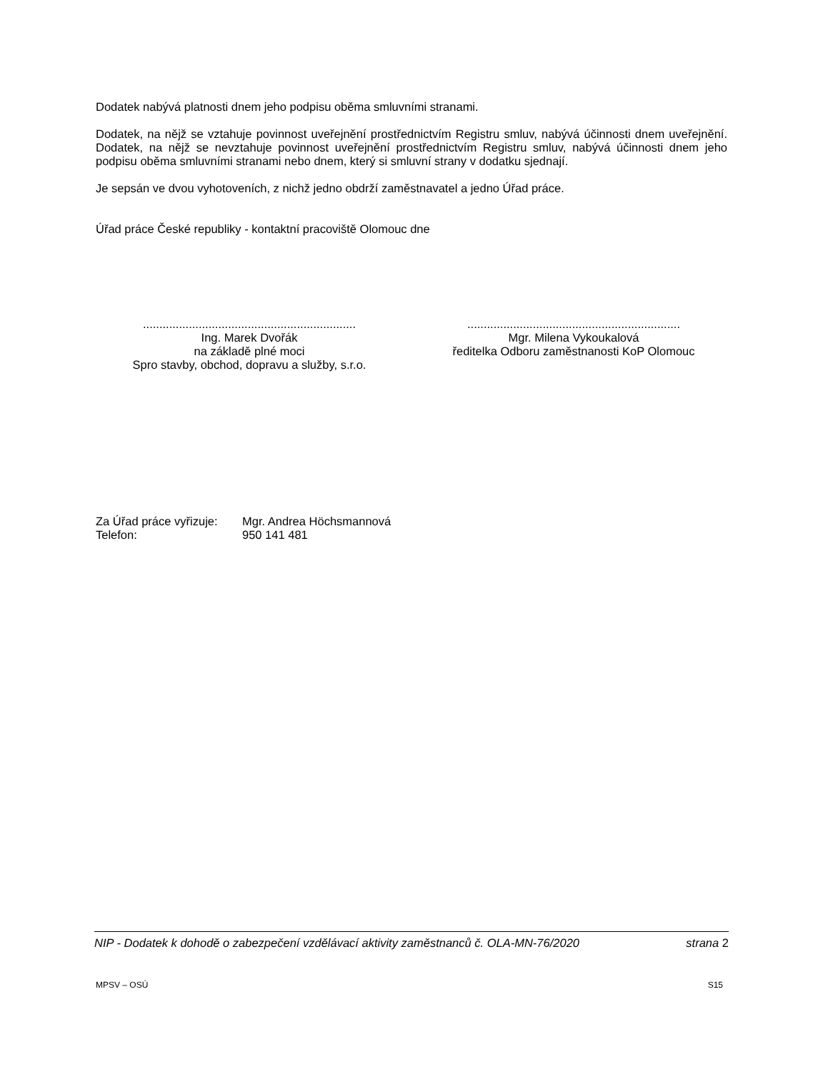Dodatek nabývá platnosti dnem jeho podpisu oběma smluvními stranami.
Dodatek, na nějž se vztahuje povinnost uveřejnění prostřednictvím Registru smluv, nabývá účinnosti dnem uveřejnění. Dodatek, na nějž se nevztahuje povinnost uveřejnění prostřednictvím Registru smluv, nabývá účinnosti dnem jeho podpisu oběma smluvními stranami nebo dnem, který si smluvní strany v dodatku sjednají.
Je sepsán ve dvou vyhotoveních, z nichž jedno obdrží zaměstnavatel a jedno Úřad práce.
Úřad práce České republiky - kontaktní pracoviště Olomouc dne
.................................................................
Ing. Marek Dvořák
na základě plné moci
Spro stavby, obchod, dopravu a služby, s.r.o.
.................................................................
Mgr. Milena Vykoukalová
ředitelka Odboru zaměstnanosti KoP Olomouc
| Za Úřad práce vyřizuje: | Mgr. Andrea Höchsmannová |
| Telefon: | 950 141 481 |
NIP - Dodatek k dohodě o zabezpečení vzdělávací aktivity zaměstnanců č. OLA-MN-76/2020 strana 2
MPSV – OSÚ S15